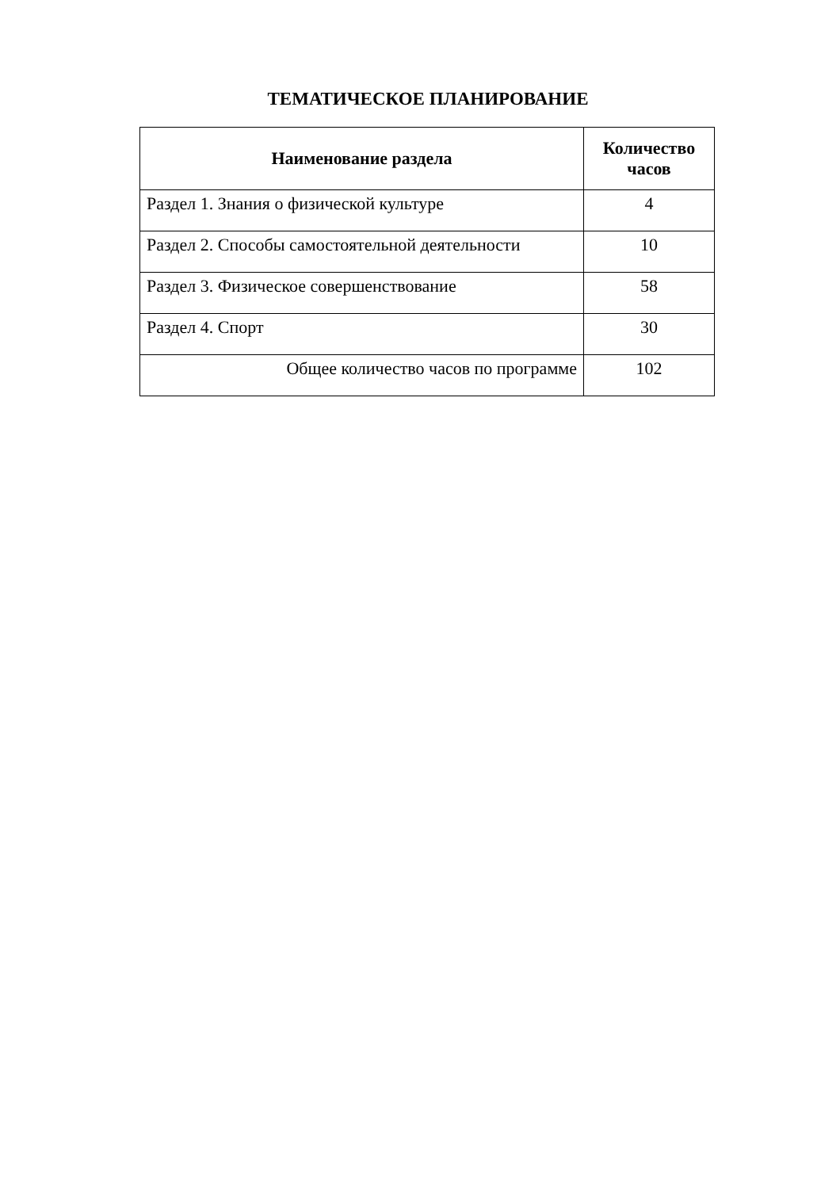ТЕМАТИЧЕСКОЕ ПЛАНИРОВАНИЕ
| Наименование раздела | Количество часов |
| --- | --- |
| Раздел 1. Знания о физической культуре | 4 |
| Раздел 2. Способы самостоятельной деятельности | 10 |
| Раздел 3. Физическое совершенствование | 58 |
| Раздел 4. Спорт | 30 |
| Общее количество часов по программе | 102 |